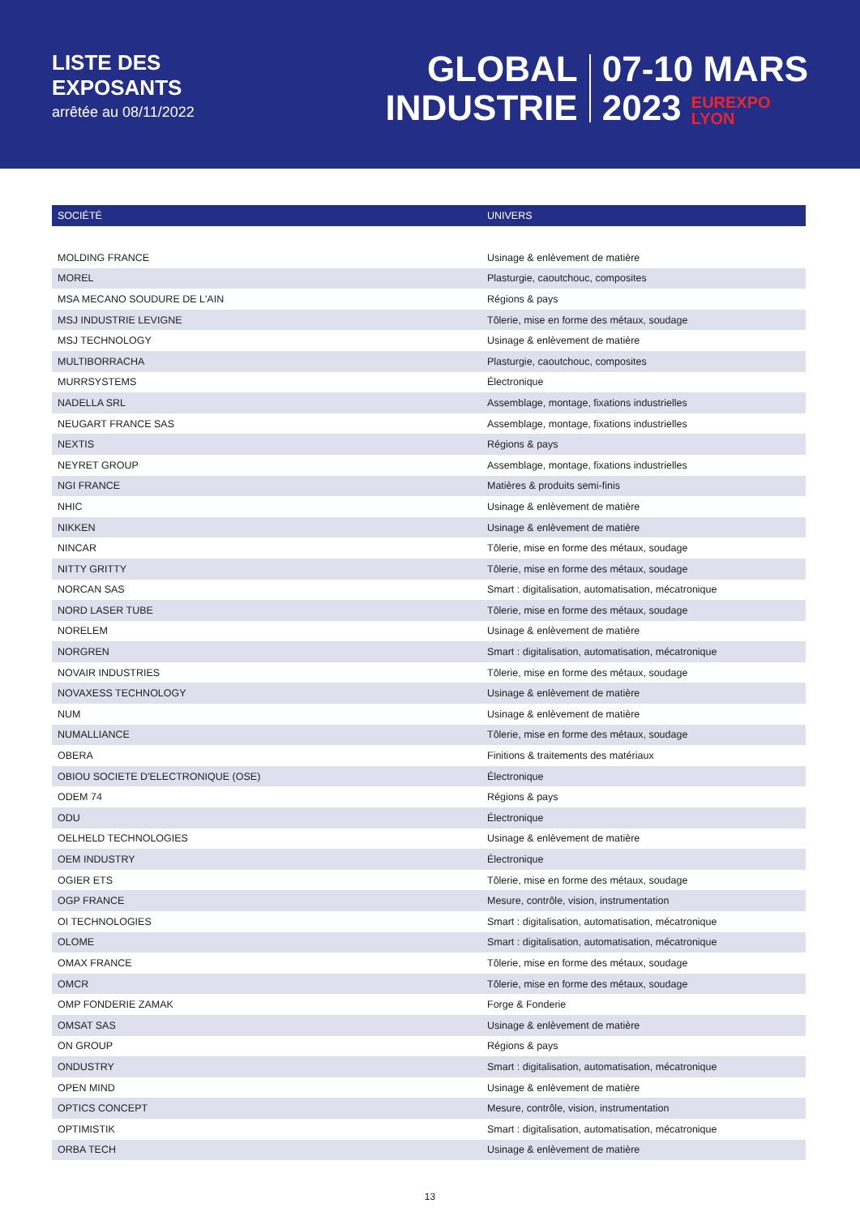LISTE DES
EXPOSANTS
arrêtée au 08/11/2022
GLOBAL
INDUSTRIE
07-10 MARS
2023 EUREXPO
LYON
| SOCIÉTÉ | UNIVERS |
| --- | --- |
| MOLDING FRANCE | Usinage & enlèvement de matière |
| MOREL | Plasturgie, caoutchouc, composites |
| MSA MECANO SOUDURE DE L'AIN | Régions & pays |
| MSJ INDUSTRIE LEVIGNE | Tôlerie, mise en forme des métaux, soudage |
| MSJ TECHNOLOGY | Usinage & enlèvement de matière |
| MULTIBORRACHA | Plasturgie, caoutchouc, composites |
| MURRSYSTEMS | Électronique |
| NADELLA SRL | Assemblage, montage, fixations industrielles |
| NEUGART FRANCE SAS | Assemblage, montage, fixations industrielles |
| NEXTIS | Régions & pays |
| NEYRET GROUP | Assemblage, montage, fixations industrielles |
| NGI FRANCE | Matières & produits semi-finis |
| NHIC | Usinage & enlèvement de matière |
| NIKKEN | Usinage & enlèvement de matière |
| NINCAR | Tôlerie, mise en forme des métaux, soudage |
| NITTY GRITTY | Tôlerie, mise en forme des métaux, soudage |
| NORCAN SAS | Smart : digitalisation, automatisation, mécatronique |
| NORD LASER TUBE | Tôlerie, mise en forme des métaux, soudage |
| NORELEM | Usinage & enlèvement de matière |
| NORGREN | Smart : digitalisation, automatisation, mécatronique |
| NOVAIR INDUSTRIES | Tôlerie, mise en forme des métaux, soudage |
| NOVAXESS TECHNOLOGY | Usinage & enlèvement de matière |
| NUM | Usinage & enlèvement de matière |
| NUMALLIANCE | Tôlerie, mise en forme des métaux, soudage |
| OBERA | Finitions & traitements des matériaux |
| OBIOU SOCIETE D'ELECTRONIQUE (OSE) | Électronique |
| ODEM 74 | Régions & pays |
| ODU | Électronique |
| OELHELD TECHNOLOGIES | Usinage & enlèvement de matière |
| OEM INDUSTRY | Électronique |
| OGIER ETS | Tôlerie, mise en forme des métaux, soudage |
| OGP FRANCE | Mesure, contrôle, vision, instrumentation |
| OI TECHNOLOGIES | Smart : digitalisation, automatisation, mécatronique |
| OLOME | Smart : digitalisation, automatisation, mécatronique |
| OMAX FRANCE | Tôlerie, mise en forme des métaux, soudage |
| OMCR | Tôlerie, mise en forme des métaux, soudage |
| OMP FONDERIE ZAMAK | Forge & Fonderie |
| OMSAT SAS | Usinage & enlèvement de matière |
| ON GROUP | Régions & pays |
| ONDUSTRY | Smart : digitalisation, automatisation, mécatronique |
| OPEN MIND | Usinage & enlèvement de matière |
| OPTICS CONCEPT | Mesure, contrôle, vision, instrumentation |
| OPTIMISTIK | Smart : digitalisation, automatisation, mécatronique |
| ORBA TECH | Usinage & enlèvement de matière |
13